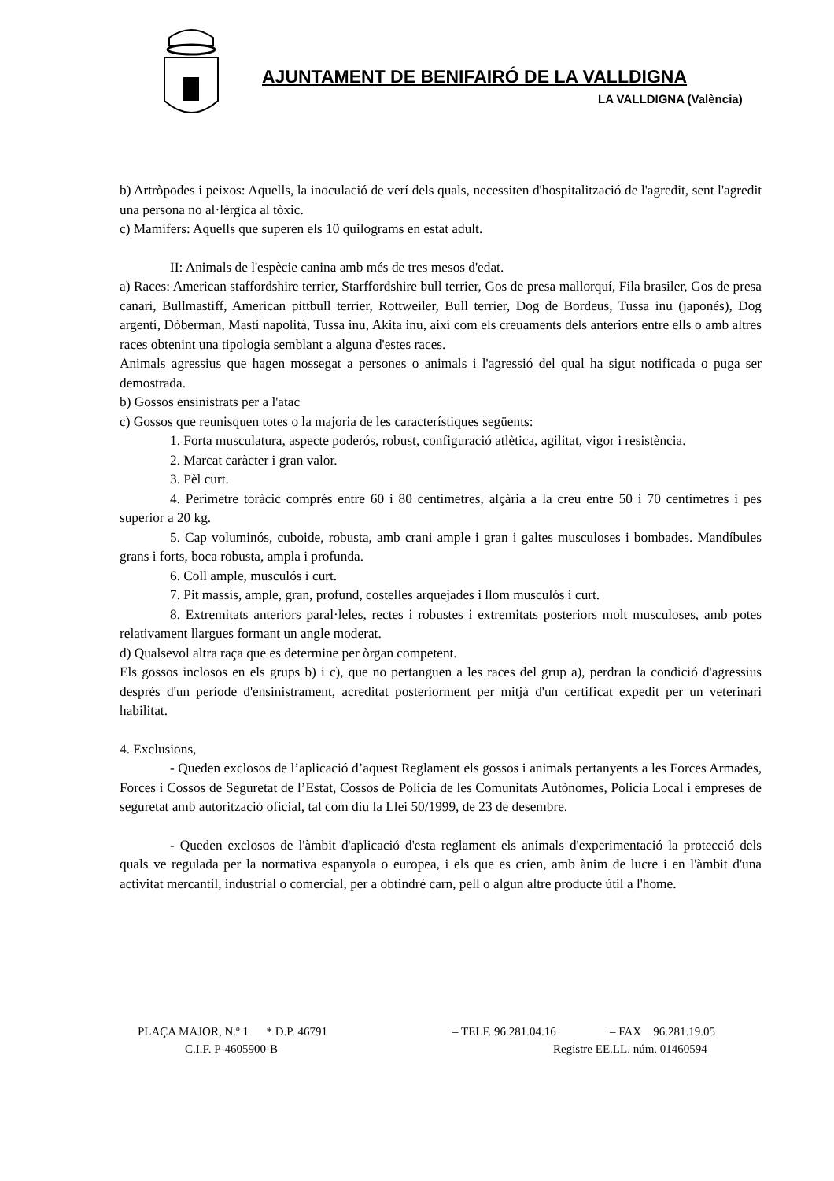AJUNTAMENT DE BENIFAIRÓ DE LA VALLDIGNA
LA VALLDIGNA (València)
b) Artròpodes i peixos: Aquells, la inoculació de verí dels quals, necessiten d'hospitalització de l'agredit, sent l'agredit una persona no al·lèrgica al tòxic.
c) Mamífers: Aquells que superen els 10 quilograms en estat adult.
II: Animals de l'espècie canina amb més de tres mesos d'edat.
a) Races: American staffordshire terrier, Starffordshire bull terrier, Gos de presa mallorquí, Fila brasiler, Gos de presa canari, Bullmastiff, American pittbull terrier, Rottweiler, Bull terrier, Dog de Bordeus, Tussa inu (japonés), Dog argentí, Dòberman, Mastí napolità, Tussa inu, Akita inu, així com els creuaments dels anteriors entre ells o amb altres races obtenint una tipologia semblant a alguna d'estes races.
Animals agressius que hagen mossegat a persones o animals i l'agressió del qual ha sigut notificada o puga ser demostrada.
b) Gossos ensinistrats per a l'atac
c) Gossos que reunisquen totes o la majoria de les característiques següents:
1. Forta musculatura, aspecte poderós, robust, configuració atlètica, agilitat, vigor i resistència.
2. Marcat caràcter i gran valor.
3. Pèl curt.
4. Perímetre toràcic comprés entre 60 i 80 centímetres, alçària a la creu entre 50 i 70 centímetres i pes superior a 20 kg.
5. Cap voluminós, cuboide, robusta, amb crani ample i gran i galtes musculoses i bombades. Mandíbules grans i forts, boca robusta, ampla i profunda.
6. Coll ample, musculós i curt.
7. Pit massís, ample, gran, profund, costelles arquejades i llom musculós i curt.
8. Extremitats anteriors paral·leles, rectes i robustes i extremitats posteriors molt musculoses, amb potes relativament llargues formant un angle moderat.
d) Qualsevol altra raça que es determine per òrgan competent.
Els gossos inclosos en els grups b) i c), que no pertanguen a les races del grup a), perdran la condició d'agressius després d'un període d'ensinistrament, acreditat posteriorment per mitjà d'un certificat expedit per un veterinari habilitat.
4. Exclusions,
- Queden exclosos de l’aplicació d’aquest Reglament els gossos i animals pertanyents a les Forces Armades, Forces i Cossos de Seguretat de l’Estat, Cossos de Policia de les Comunitats Autònomes, Policia Local i empreses de seguretat amb autorització oficial, tal com diu la Llei 50/1999, de 23 de desembre.
- Queden exclosos de l'àmbit d'aplicació d'esta reglament els animals d'experimentació la protecció dels quals ve regulada per la normativa espanyola o europea, i els que es crien, amb ànim de lucre i en l'àmbit d'una activitat mercantil, industrial o comercial, per a obtindré carn, pell o algun altre producte útil a l'home.
PLAÇA MAJOR, N.º 1 * D.P. 46791 – TELF. 96.281.04.16 – FAX 96.281.19.05
C.I.F. P-4605900-B Registre EE.LL. núm. 01460594